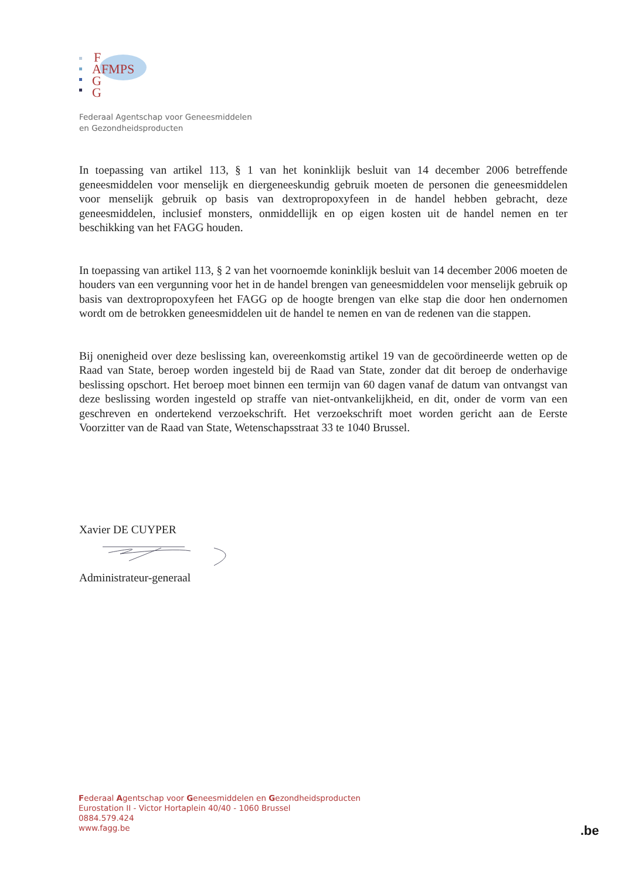F
AFMPS
G
G
Federaal Agentschap voor Geneesmiddelen
en Gezondheidsproducten
In toepassing van artikel 113, § 1 van het koninklijk besluit van 14 december 2006 betreffende geneesmiddelen voor menselijk en diergeneeskundig gebruik moeten de personen die geneesmiddelen voor menselijk gebruik op basis van dextropropoxyfeen in de handel hebben gebracht, deze geneesmiddelen, inclusief monsters, onmiddellijk en op eigen kosten uit de handel nemen en ter beschikking van het FAGG houden.
In toepassing van artikel 113, § 2 van het voornoemde koninklijk besluit van 14 december 2006 moeten de houders van een vergunning voor het in de handel brengen van geneesmiddelen voor menselijk gebruik op basis van dextropropoxyfeen het FAGG op de hoogte brengen van elke stap die door hen ondernomen wordt om de betrokken geneesmiddelen uit de handel te nemen en van de redenen van die stappen.
Bij onenigheid over deze beslissing kan, overeenkomstig artikel 19 van de gecoördineerde wetten op de Raad van State, beroep worden ingesteld bij de Raad van State, zonder dat dit beroep de onderhavige beslissing opschort. Het beroep moet binnen een termijn van 60 dagen vanaf de datum van ontvangst van deze beslissing worden ingesteld op straffe van niet-ontvankelijkheid, en dit, onder de vorm van een geschreven en ondertekend verzoekschrift. Het verzoekschrift moet worden gericht aan de Eerste Voorzitter van de Raad van State, Wetenschapsstraat 33 te 1040 Brussel.
Xavier DE CUYPER
Administrateur-generaal
Federaal Agentschap voor Geneesmiddelen en Gezondheidsproducten
Eurostation II - Victor Hortaplein 40/40 - 1060 Brussel
0884.579.424
www.fagg.be
.be